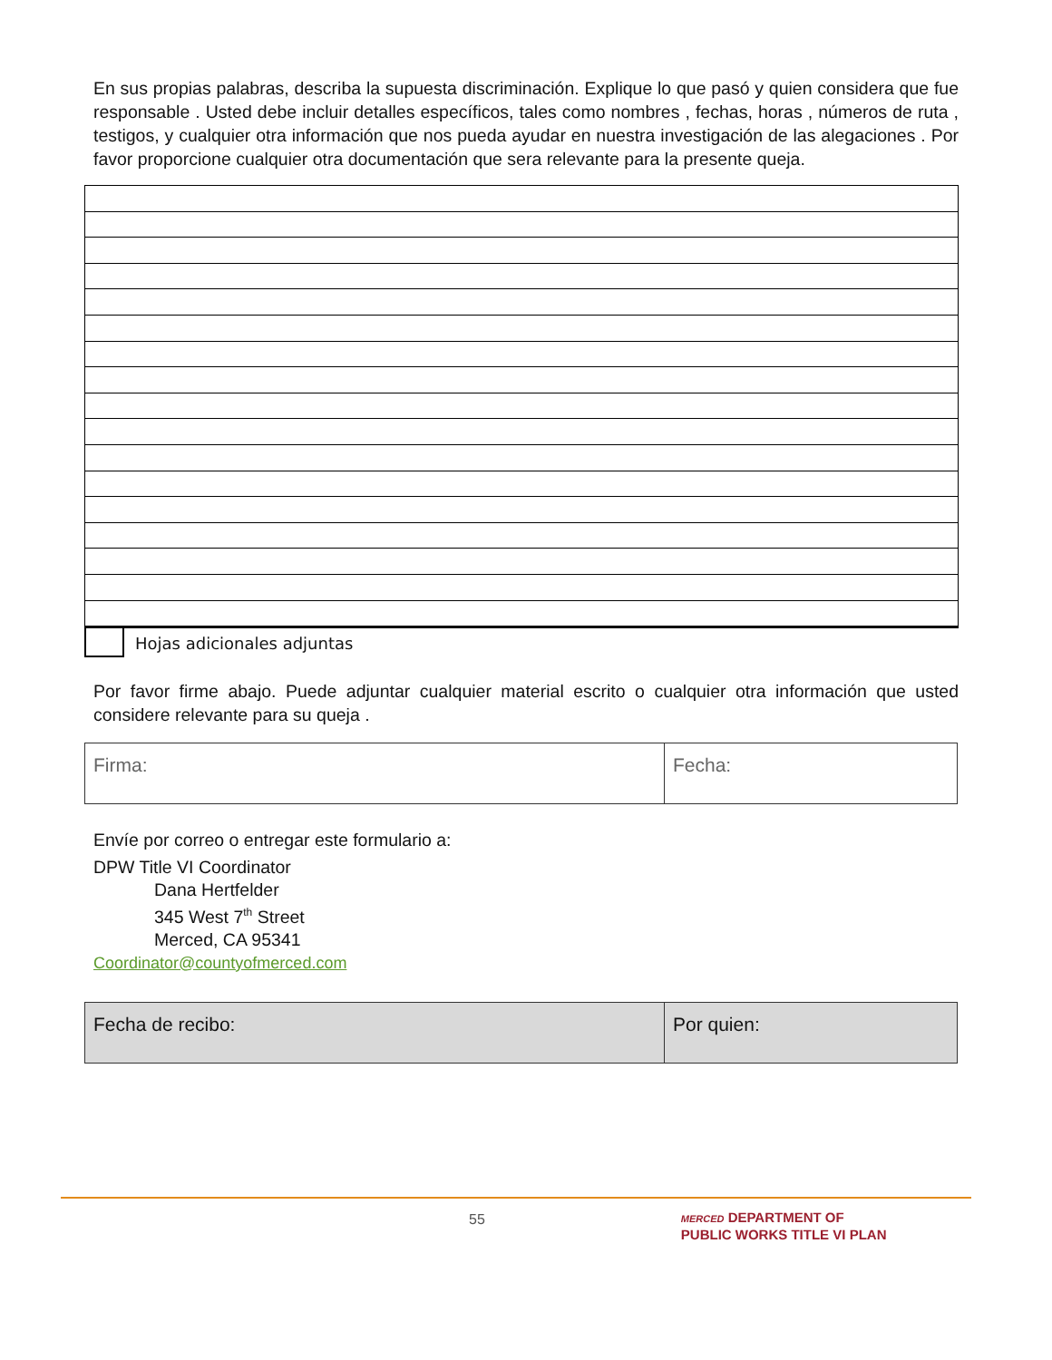En sus propias palabras, describa la supuesta discriminación. Explique lo que pasó y quien considera que fue responsable . Usted debe incluir detalles específicos, tales como nombres , fechas, horas , números de ruta , testigos, y cualquier otra información que nos pueda ayudar en nuestra investigación de las alegaciones . Por favor proporcione cualquier otra documentación que sera relevante para la presente queja.
Hojas adicionales adjuntas
Por favor firme abajo. Puede adjuntar cualquier material escrito o cualquier otra información que usted considere relevante para su queja .
| Firma: | Fecha: |
Envíe por correo o entregar este formulario a:
DPW Title VI Coordinator
Dana Hertfelder
345 West 7<sup>th</sup> Street
Merced, CA 95341
Coordinator@countyofmerced.com
| Fecha de recibo: | Por quien: |
55
MERCED DEPARTMENT OF
PUBLIC WORKS TITLE VI PLAN